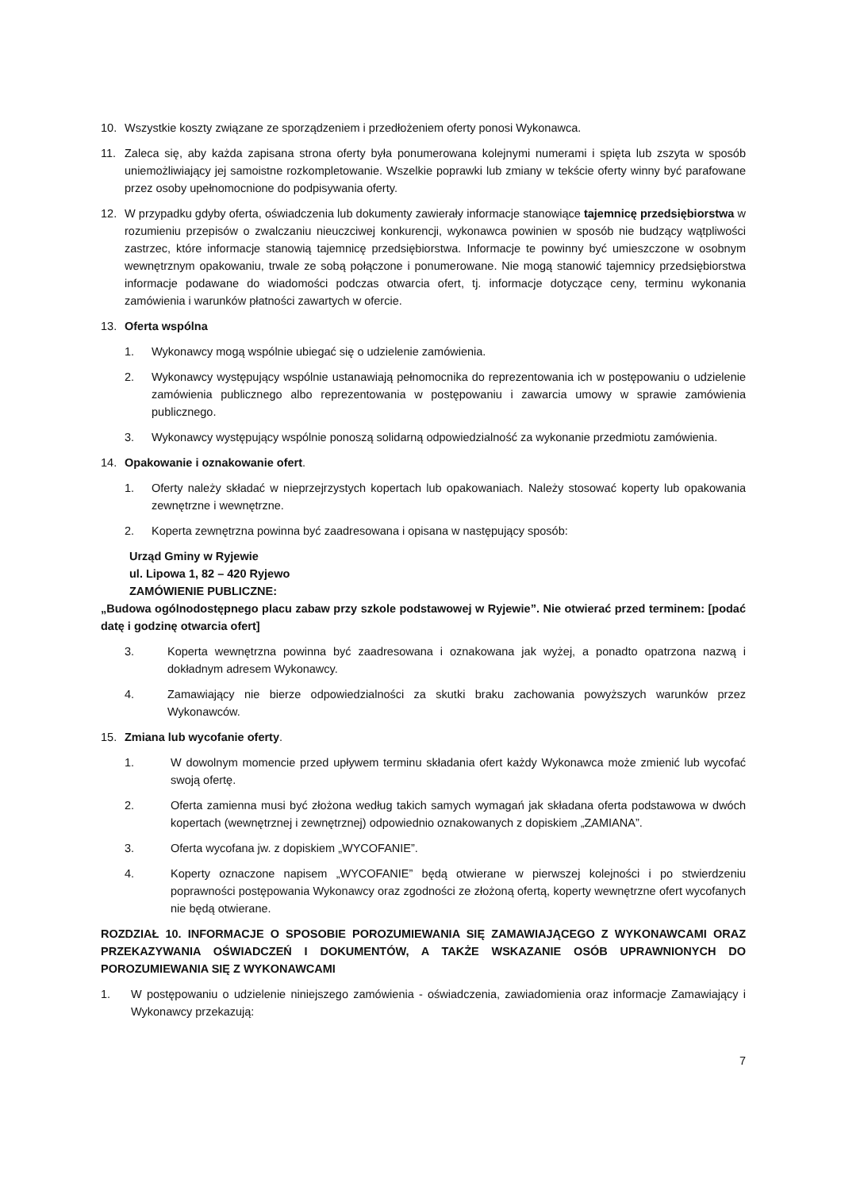10. Wszystkie koszty związane ze sporządzeniem i przedłożeniem oferty ponosi Wykonawca.
11. Zaleca się, aby każda zapisana strona oferty była ponumerowana kolejnymi numerami i spięta lub zszyta w sposób uniemożliwiający jej samoistne rozkompletowanie. Wszelkie poprawki lub zmiany w tekście oferty winny być parafowane przez osoby upełnomocnione do podpisywania oferty.
12. W przypadku gdyby oferta, oświadczenia lub dokumenty zawierały informacje stanowiące tajemnicę przedsiębiorstwa w rozumieniu przepisów o zwalczaniu nieuczciwej konkurencji, wykonawca powinien w sposób nie budzący wątpliwości zastrzec, które informacje stanowią tajemnicę przedsiębiorstwa. Informacje te powinny być umieszczone w osobnym wewnętrznym opakowaniu, trwale ze sobą połączone i ponumerowane. Nie mogą stanowić tajemnicy przedsiębiorstwa informacje podawane do wiadomości podczas otwarcia ofert, tj. informacje dotyczące ceny, terminu wykonania zamówienia i warunków płatności zawartych w ofercie.
13. Oferta wspólna
1. Wykonawcy mogą wspólnie ubiegać się o udzielenie zamówienia.
2. Wykonawcy występujący wspólnie ustanawiają pełnomocnika do reprezentowania ich w postępowaniu o udzielenie zamówienia publicznego albo reprezentowania w postępowaniu i zawarcia umowy w sprawie zamówienia publicznego.
3. Wykonawcy występujący wspólnie ponoszą solidarną odpowiedzialność za wykonanie przedmiotu zamówienia.
14. Opakowanie i oznakowanie ofert.
1. Oferty należy składać w nieprzejrzystych kopertach lub opakowaniach. Należy stosować koperty lub opakowania zewnętrzne i wewnętrzne.
2. Koperta zewnętrzna powinna być zaadresowana i opisana w następujący sposób:
Urząd Gminy w Ryjewie
ul. Lipowa 1, 82 – 420 Ryjewo
ZAMÓWIENIE PUBLICZNE:
„Budowa ogólnodostępnego placu zabaw przy szkole podstawowej w Ryjewie”. Nie otwierać przed terminem: [podać datę i godzinę otwarcia ofert]
3. Koperta wewnętrzna powinna być zaadresowana i oznakowana jak wyżej, a ponadto opatrzona nazwą i dokładnym adresem Wykonawcy.
4. Zamawiający nie bierze odpowiedzialności za skutki braku zachowania powyższych warunków przez Wykonawców.
15. Zmiana lub wycofanie oferty.
1. W dowolnym momencie przed upływem terminu składania ofert każdy Wykonawca może zmienić lub wycofać swoją ofertę.
2. Oferta zamienna musi być złożona według takich samych wymagań jak składana oferta podstawowa w dwóch kopertach (wewnętrznej i zewnętrznej) odpowiednio oznakowanych z dopiskiem „ZAMIANA”.
3. Oferta wycofana jw. z dopiskiem „WYCOFANIE”.
4. Koperty oznaczone napisem „WYCOFANIE” będą otwierane w pierwszej kolejności i po stwierdzeniu poprawności postępowania Wykonawcy oraz zgodności ze złożoną ofertą, koperty wewnętrzne ofert wycofanych nie będą otwierane.
ROZDZIAŁ 10. INFORMACJE O SPOSOBIE POROZUMIEWANIA SIĘ ZAMAWIAJĄCEGO Z WYKONAWCAMI ORAZ PRZEKAZYWANIA OŚWIADCZEŃ I DOKUMENTÓW, A TAKŻE WSKAZANIE OSÓB UPRAWNIONYCH DO POROZUMIEWANIA SIĘ Z WYKONAWCAMI
1. W postępowaniu o udzielenie niniejszego zamówienia - oświadczenia, zawiadomienia oraz informacje Zamawiający i Wykonawcy przekazują:
7